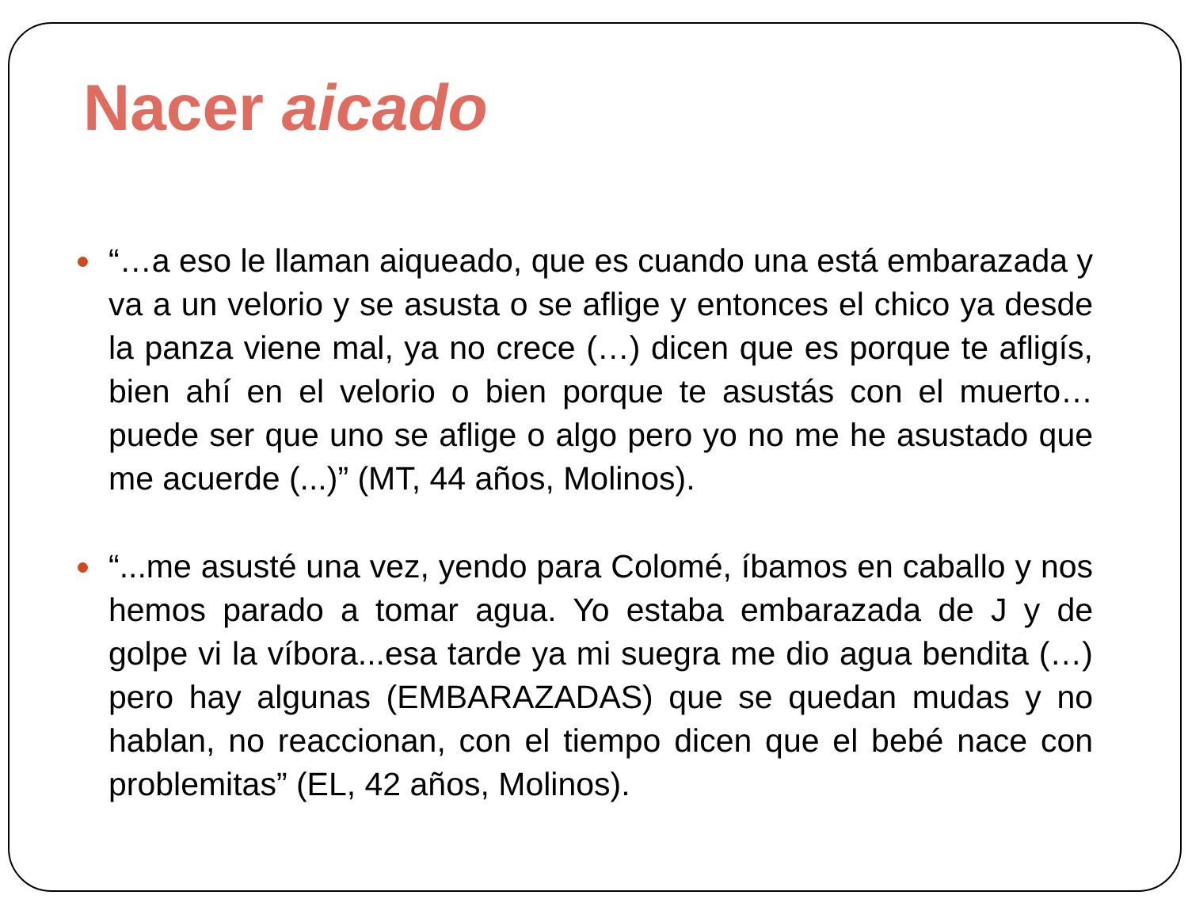Nacer aicado
“…a eso le llaman aiqueado, que es cuando una está embarazada y va a un velorio y se asusta o se aflige y entonces el chico ya desde la panza viene mal, ya no crece (…) dicen que es porque te afligís, bien ahí en el velorio o bien porque te asustás con el muerto…puede ser que uno se aflige o algo pero yo no me he asustado que me acuerde (...)” (MT, 44 años, Molinos).
“...me asusté una vez, yendo para Colomé, íbamos en caballo y nos hemos parado a tomar agua. Yo estaba embarazada de J y de golpe vi la víbora...esa tarde ya mi suegra me dio agua bendita (…) pero hay algunas (EMBARAZADAS) que se quedan mudas y no hablan, no reaccionan, con el tiempo dicen que el bebé nace con problemitas” (EL, 42 años, Molinos).